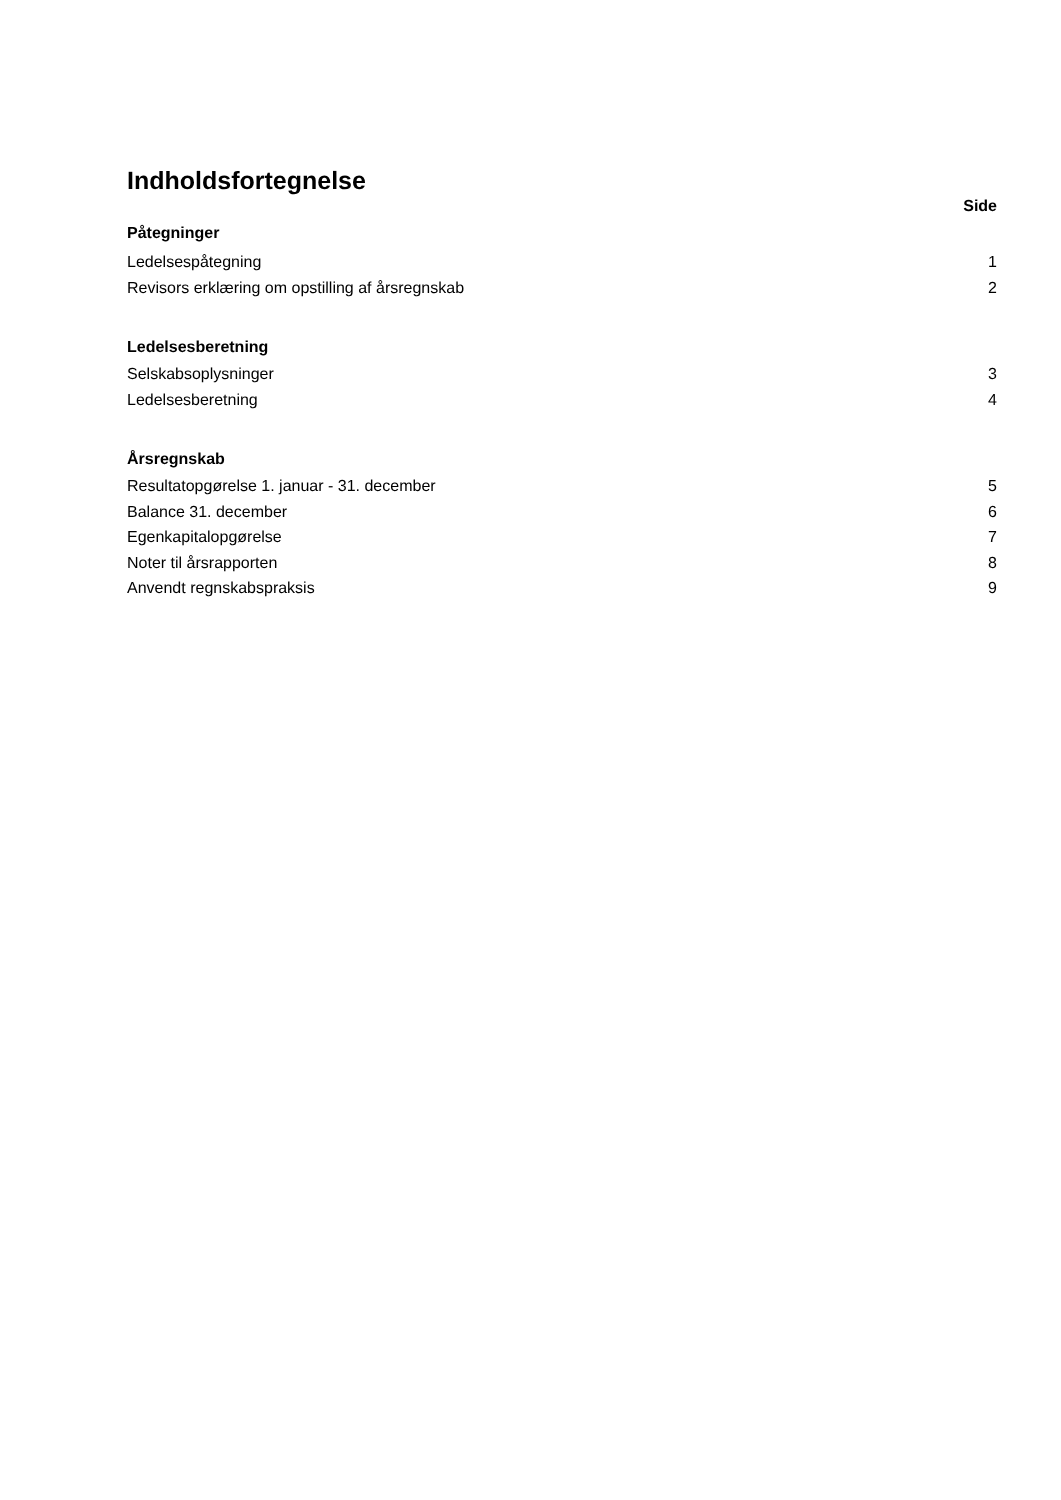Indholdsfortegnelse
Side
Påtegninger
Ledelsespåtegning 1
Revisors erklæring om opstilling af årsregnskab 2
Ledelsesberetning
Selskabsoplysninger 3
Ledelsesberetning 4
Årsregnskab
Resultatopgørelse 1. januar - 31. december 5
Balance 31. december 6
Egenkapitalopgørelse 7
Noter til årsrapporten 8
Anvendt regnskabspraksis 9